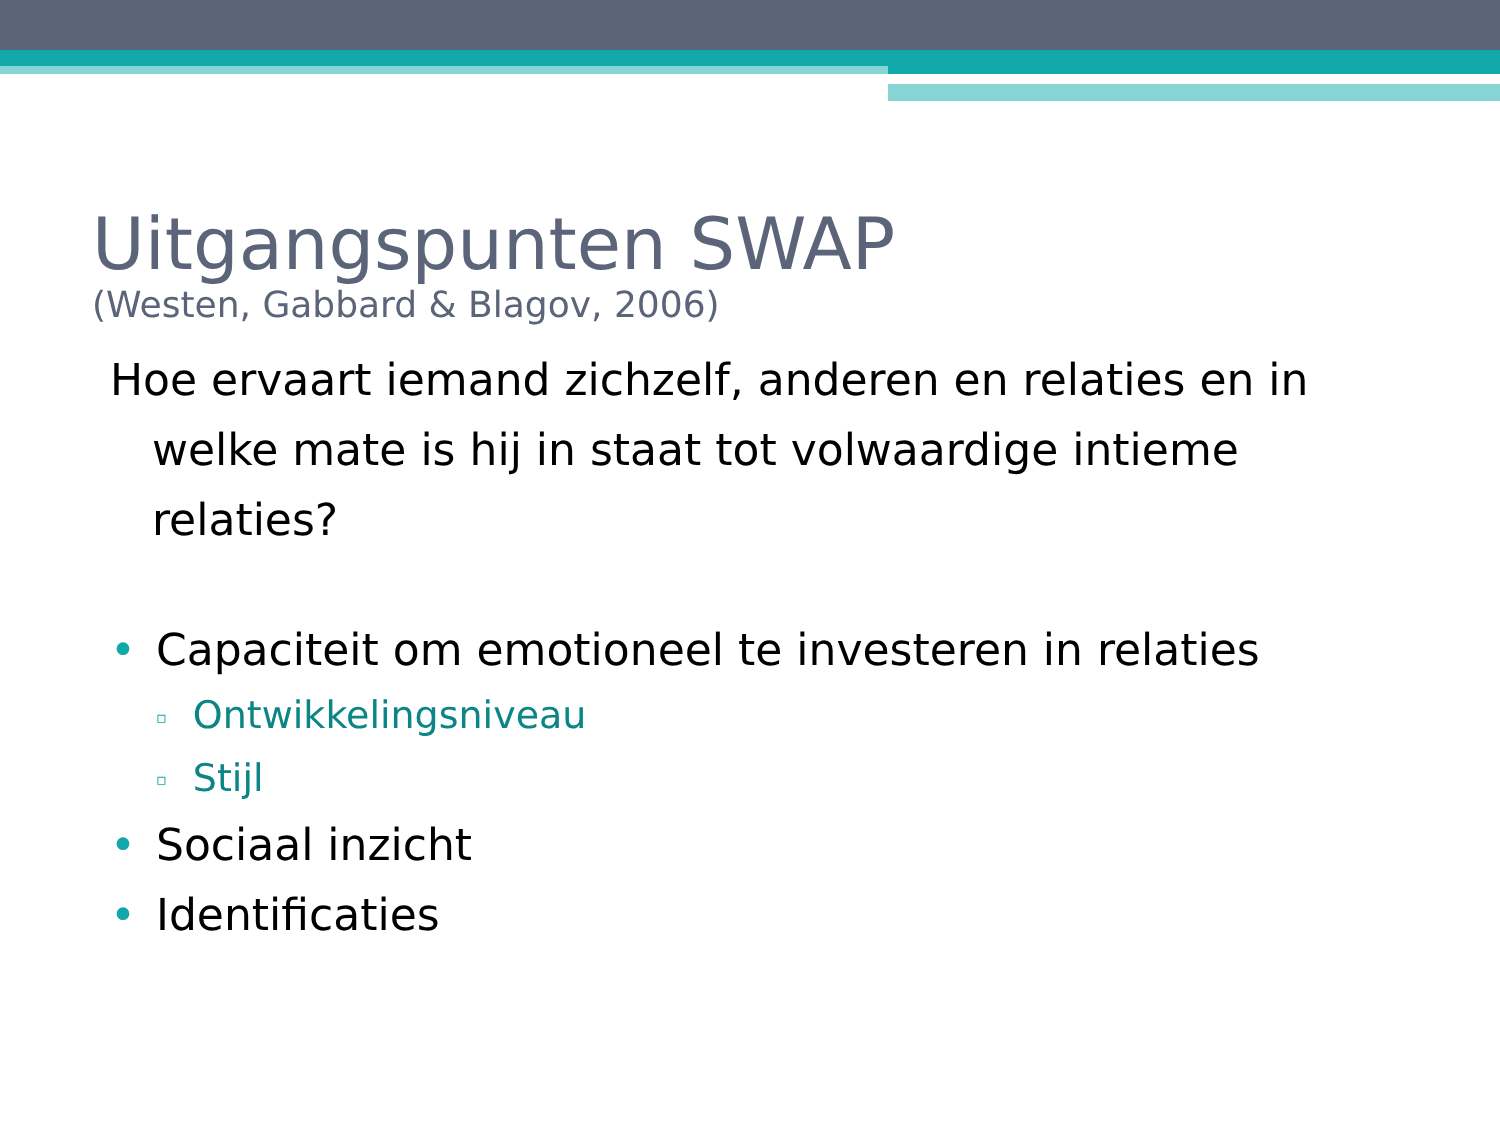Uitgangspunten SWAP
(Westen, Gabbard & Blagov, 2006)
Hoe ervaart iemand zichzelf, anderen en relaties en in welke mate is hij in staat tot volwaardige intieme relaties?
• Capaciteit om emotioneel te investeren in relaties
▫ Ontwikkelingsniveau
▫ Stijl
• Sociaal inzicht
• Identificaties